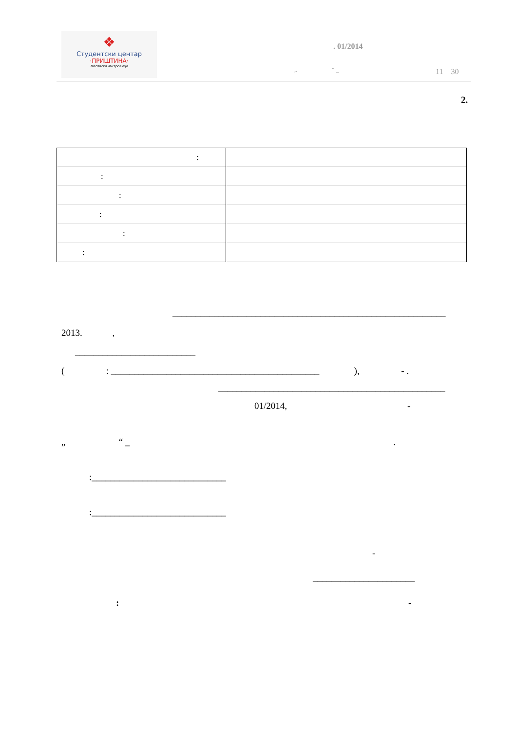❖
Студентски центар
·ПРИШТИНА·
Косовска Митровица
. 01/2014
„ “ _ 11 30
2.
| : | |
| : | |
| : | |
| : | |
| : | |
| : | |
___________________________________________________________
2013. ,
__________________________
( : _____________________________________________ ), - .
_________________________________________________
01/2014, -
„ “ _ .
:_____________________________
:_____________________________
-
______________________
: -